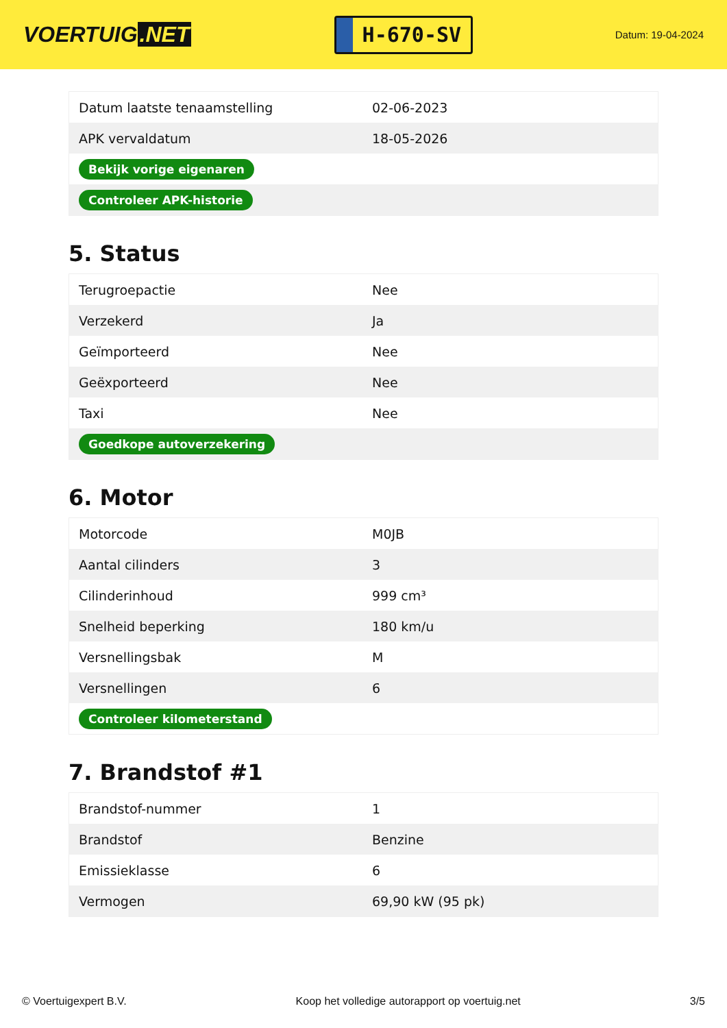VOERTUIG.NET
H-670-SV
Datum: 19-04-2024
| Datum laatste tenaamstelling | 02-06-2023 |
| APK vervaldatum | 18-05-2026 |
| Bekijk vorige eigenaren | |
| Controleer APK-historie | |
5. Status
| Terugroepactie | Nee |
| Verzekerd | Ja |
| Geïmporteerd | Nee |
| Geëxporteerd | Nee |
| Taxi | Nee |
| Goedkope autoverzekering | |
6. Motor
| Motorcode | M0JB |
| Aantal cilinders | 3 |
| Cilinderinhoud | 999 cm³ |
| Snelheid beperking | 180 km/u |
| Versnellingsbak | M |
| Versnellingen | 6 |
| Controleer kilometerstand | |
7. Brandstof #1
| Brandstof-nummer | 1 |
| Brandstof | Benzine |
| Emissieklasse | 6 |
| Vermogen | 69,90 kW (95 pk) |
© Voertuigexpert B.V. Koop het volledige autorapport op voertuig.net 3/5